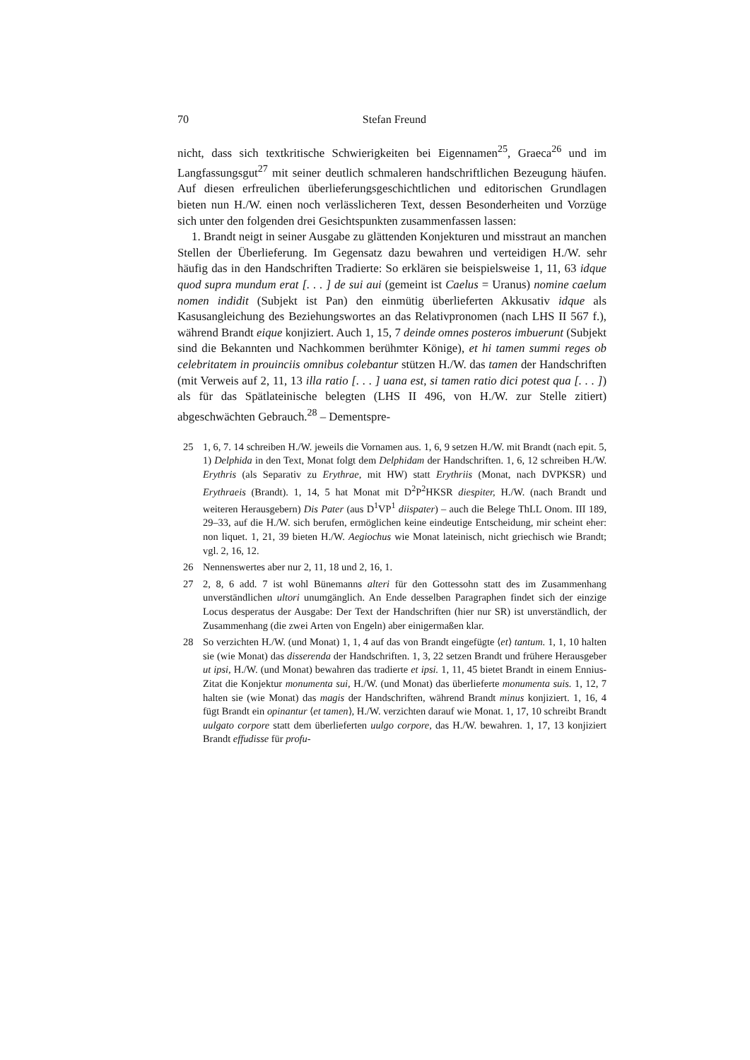70 Stefan Freund
nicht, dass sich textkritische Schwierigkeiten bei Eigennamen<sup>25</sup>, Graeca<sup>26</sup> und im Langfassungsgut<sup>27</sup> mit seiner deutlich schmaleren handschriftlichen Bezeugung häufen. Auf diesen erfreulichen überlieferungsgeschichtlichen und editorischen Grundlagen bieten nun H./W. einen noch verlässlicheren Text, dessen Besonderheiten und Vorzüge sich unter den folgenden drei Gesichtspunkten zusammenfassen lassen:
1. Brandt neigt in seiner Ausgabe zu glättenden Konjekturen und misstraut an manchen Stellen der Überlieferung. Im Gegensatz dazu bewahren und verteidigen H./W. sehr häufig das in den Handschriften Tradierte: So erklären sie beispielsweise 1, 11, 63 idque quod supra mundum erat [. . . ] de sui aui (gemeint ist Caelus = Uranus) nomine caelum nomen indidit (Subjekt ist Pan) den einmütig überlieferten Akkusativ idque als Kasusangleichung des Beziehungswortes an das Relativpronomen (nach LHS II 567 f.), während Brandt eique konjiziert. Auch 1, 15, 7 deinde omnes posteros imbuerunt (Subjekt sind die Bekannten und Nachkommen berühmter Könige), et hi tamen summi reges ob celebritatem in prouinciis omnibus colebantur stützen H./W. das tamen der Handschriften (mit Verweis auf 2, 11, 13 illa ratio [. . . ] uana est, si tamen ratio dici potest qua [. . . ]) als für das Spätlateinische belegten (LHS II 496, von H./W. zur Stelle zitiert) abgeschwächten Gebrauch.<sup>28</sup> – Dementspre-
25 1, 6, 7. 14 schreiben H./W. jeweils die Vornamen aus. 1, 6, 9 setzen H./W. mit Brandt (nach epit. 5, 1) Delphida in den Text, Monat folgt dem Delphidam der Handschriften. 1, 6, 12 schreiben H./W. Erythris (als Separativ zu Erythrae, mit HW) statt Erythriis (Monat, nach DVPKSR) und Erythraeis (Brandt). 1, 14, 5 hat Monat mit D<sup>2</sup>P<sup>2</sup>HKSR diespiter, H./W. (nach Brandt und weiteren Herausgebern) Dis Pater (aus D<sup>1</sup>VP<sup>1</sup> diispater) – auch die Belege ThLL Onom. III 189, 29–33, auf die H./W. sich berufen, ermöglichen keine eindeutige Entscheidung, mir scheint eher: non liquet. 1, 21, 39 bieten H./W. Aegiochus wie Monat lateinisch, nicht griechisch wie Brandt; vgl. 2, 16, 12.
26 Nennenswertes aber nur 2, 11, 18 und 2, 16, 1.
27 2, 8, 6 add. 7 ist wohl Bünemanns alteri für den Gottessohn statt des im Zusammenhang unverständlichen ultori unumgänglich. An Ende desselben Paragraphen findet sich der einzige Locus desperatus der Ausgabe: Der Text der Handschriften (hier nur SR) ist unverständlich, der Zusammenhang (die zwei Arten von Engeln) aber einigermaßen klar.
28 So verzichten H./W. (und Monat) 1, 1, 4 auf das von Brandt eingefügte ⟨et⟩ tantum. 1, 1, 10 halten sie (wie Monat) das disserenda der Handschriften. 1, 3, 22 setzen Brandt und frühere Herausgeber ut ipsi, H./W. (und Monat) bewahren das tradierte et ipsi. 1, 11, 45 bietet Brandt in einem Ennius-Zitat die Konjektur monumenta sui, H./W. (und Monat) das überlieferte monumenta suis. 1, 12, 7 halten sie (wie Monat) das magis der Handschriften, während Brandt minus konjiziert. 1, 16, 4 fügt Brandt ein opinantur ⟨et tamen⟩, H./W. verzichten darauf wie Monat. 1, 17, 10 schreibt Brandt uulgato corpore statt dem überlieferten uulgo corpore, das H./W. bewahren. 1, 17, 13 konjiziert Brandt effudisse für profu-